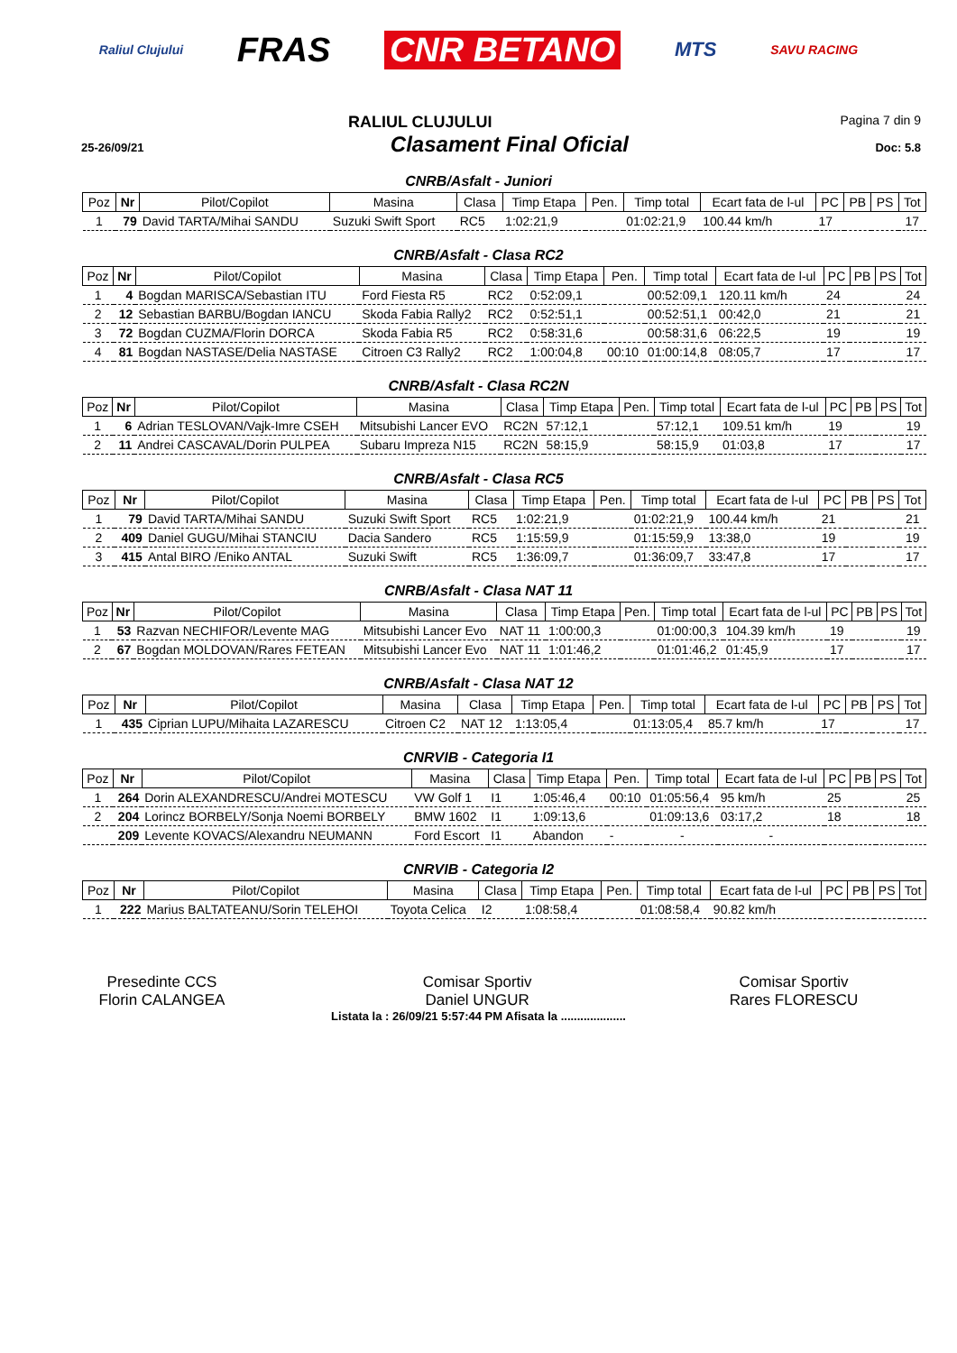Raliul Clujului FRAS CNR BETANO MTS SAVU RACING
RALIUL CLUJULUI Pagina 7 din 9
25-26/09/21 Clasament Final Oficial Doc: 5.8
CNRB/Asfalt - Juniori
| Poz | Nr | Pilot/Copilot | Masina | Clasa | Timp Etapa | Pen. | Timp total | Ecart fata de l-ul | PC | PB | PS | Tot |
| --- | --- | --- | --- | --- | --- | --- | --- | --- | --- | --- | --- | --- |
| 1 | 79 | David TARTA/Mihai SANDU | Suzuki Swift Sport | RC5 | 1:02:21,9 | | 01:02:21,9 | 100.44 km/h | 17 | | | 17 |
CNRB/Asfalt - Clasa RC2
| Poz | Nr | Pilot/Copilot | Masina | Clasa | Timp Etapa | Pen. | Timp total | Ecart fata de l-ul | PC | PB | PS | Tot |
| --- | --- | --- | --- | --- | --- | --- | --- | --- | --- | --- | --- | --- |
| 1 | 4 | Bogdan MARISCA/Sebastian ITU | Ford Fiesta R5 | RC2 | 0:52:09,1 | | 00:52:09,1 | 120.11 km/h | 24 | | | 24 |
| 2 | 12 | Sebastian BARBU/Bogdan IANCU | Skoda Fabia Rally2 | RC2 | 0:52:51,1 | | 00:52:51,1 | 00:42,0 | 21 | | | 21 |
| 3 | 72 | Bogdan CUZMA/Florin DORCA | Skoda Fabia R5 | RC2 | 0:58:31,6 | | 00:58:31,6 | 06:22,5 | 19 | | | 19 |
| 4 | 81 | Bogdan NASTASE/Delia NASTASE | Citroen C3 Rally2 | RC2 | 1:00:04,8 | 00:10 | 01:00:14,8 | 08:05,7 | 17 | | | 17 |
CNRB/Asfalt - Clasa RC2N
| Poz | Nr | Pilot/Copilot | Masina | Clasa | Timp Etapa | Pen. | Timp total | Ecart fata de l-ul | PC | PB | PS | Tot |
| --- | --- | --- | --- | --- | --- | --- | --- | --- | --- | --- | --- | --- |
| 1 | 6 | Adrian TESLOVAN/Vajk-Imre CSEH | Mitsubishi Lancer EVO | RC2N | 57:12,1 | | 57:12,1 | 109.51 km/h | 19 | | | 19 |
| 2 | 11 | Andrei CASCAVAL/Dorin PULPEA | Subaru Impreza N15 | RC2N | 58:15,9 | | 58:15,9 | 01:03,8 | 17 | | | 17 |
CNRB/Asfalt - Clasa RC5
| Poz | Nr | Pilot/Copilot | Masina | Clasa | Timp Etapa | Pen. | Timp total | Ecart fata de l-ul | PC | PB | PS | Tot |
| --- | --- | --- | --- | --- | --- | --- | --- | --- | --- | --- | --- | --- |
| 1 | 79 | David TARTA/Mihai SANDU | Suzuki Swift Sport | RC5 | 1:02:21,9 | | 01:02:21,9 | 100.44 km/h | 21 | | | 21 |
| 2 | 409 | Daniel GUGU/Mihai STANCIU | Dacia Sandero | RC5 | 1:15:59,9 | | 01:15:59,9 | 13:38,0 | 19 | | | 19 |
| 3 | 415 | Antal BIRO /Eniko ANTAL | Suzuki Swift | RC5 | 1:36:09,7 | | 01:36:09,7 | 33:47,8 | 17 | | | 17 |
CNRB/Asfalt - Clasa NAT 11
| Poz | Nr | Pilot/Copilot | Masina | Clasa | Timp Etapa | Pen. | Timp total | Ecart fata de l-ul | PC | PB | PS | Tot |
| --- | --- | --- | --- | --- | --- | --- | --- | --- | --- | --- | --- | --- |
| 1 | 53 | Razvan NECHIFOR/Levente MAG | Mitsubishi Lancer Evo | NAT 11 | 1:00:00,3 | | 01:00:00,3 | 104.39 km/h | 19 | | | 19 |
| 2 | 67 | Bogdan MOLDOVAN/Rares FETEAN | Mitsubishi Lancer Evo | NAT 11 | 1:01:46,2 | | 01:01:46,2 | 01:45,9 | 17 | | | 17 |
CNRB/Asfalt - Clasa NAT 12
| Poz | Nr | Pilot/Copilot | Masina | Clasa | Timp Etapa | Pen. | Timp total | Ecart fata de l-ul | PC | PB | PS | Tot |
| --- | --- | --- | --- | --- | --- | --- | --- | --- | --- | --- | --- | --- |
| 1 | 435 | Ciprian LUPU/Mihaita LAZARESCU | Citroen C2 | NAT 12 | 1:13:05,4 | | 01:13:05,4 | 85.7 km/h | 17 | | | 17 |
CNRVIB - Categoria I1
| Poz | Nr | Pilot/Copilot | Masina | Clasa | Timp Etapa | Pen. | Timp total | Ecart fata de l-ul | PC | PB | PS | Tot |
| --- | --- | --- | --- | --- | --- | --- | --- | --- | --- | --- | --- | --- |
| 1 | 264 | Dorin ALEXANDRESCU/Andrei MOTESCU | VW Golf 1 | I1 | 1:05:46,4 | 00:10 | 01:05:56,4 | 95 km/h | 25 | | | 25 |
| 2 | 204 | Lorincz BORBELY/Sonja Noemi BORBELY | BMW 1602 | I1 | 1:09:13,6 | | 01:09:13,6 | 03:17,2 | 18 | | | 18 |
| | 209 | Levente KOVACS/Alexandru NEUMANN | Ford Escort | I1 | Abandon | - | - | - | | | | |
CNRVIB - Categoria I2
| Poz | Nr | Pilot/Copilot | Masina | Clasa | Timp Etapa | Pen. | Timp total | Ecart fata de l-ul | PC | PB | PS | Tot |
| --- | --- | --- | --- | --- | --- | --- | --- | --- | --- | --- | --- | --- |
| 1 | 222 | Marius BALTATEANU/Sorin TELEHOI | Toyota Celica | I2 | 1:08:58,4 | | 01:08:58,4 | 90.82 km/h | | | | |
Presedinte CCS
Florin CALANGEA
Comisar Sportiv
Daniel UNGUR
Comisar Sportiv
Rares FLORESCU
Listata la : 26/09/21 5:57:44 PM Afisata la ....................